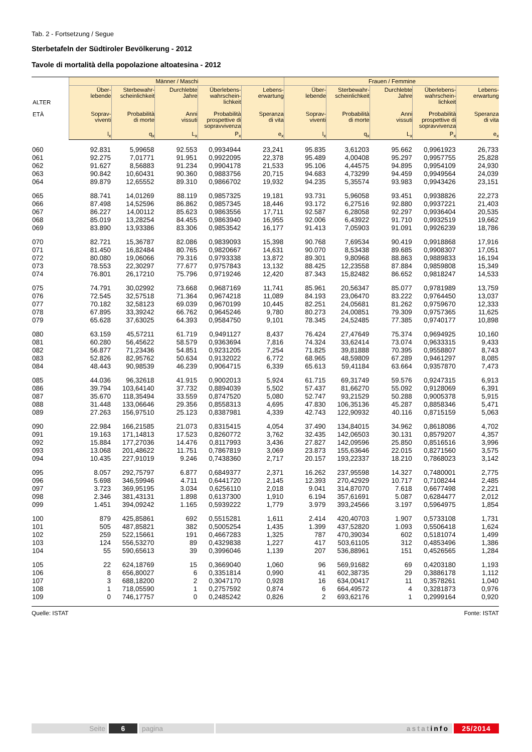Tab. 2 - Fortsetzung / Segue
Sterbetafeln der Südtiroler Bevölkerung - 2012
Tavole di mortalità della popolazione altoatesina - 2012
| ALTER ETÀ | Männer / Maschi | | | | | Frauen / Femmine | | | | |
| --- | --- | --- | --- | --- | --- | --- | --- | --- | --- | --- |
| | Über- lebende Soprav- viventi | Sterbewahr- scheinlichkeit Probabilità di morte | Durchlebte Jahre Anni vissuti | Überlebens- wahrschein- lichkeit Probabilità prospettive di sopravvivenza | Lebens- erwartung Speranza di vita | Über- lebende Soprav- viventi | Sterbewahr- scheinlichkeit Probabilità di morte | Durchlebte Jahre Anni vissuti | Überlebens- wahrschein- lichkeit Probabilità prospettive di sopravvivenza | Lebens- erwartung Speranza di vita |
| | l<sub>x</sub> | q<sub>x</sub> | L<sub>x</sub> | P<sub>x</sub> | e<sub>x</sub> | l<sub>x</sub> | q<sub>x</sub> | L<sub>x</sub> | P<sub>x</sub> | e<sub>x</sub> |
| 060 | 92.831 | 5,99658 | 92.553 | 0,9934944 | 23,241 | 95.835 | 3,61203 | 95.662 | 0,9961923 | 26,733 |
| 061 | 92.275 | 7,01771 | 91.951 | 0,9922095 | 22,378 | 95.489 | 4,00408 | 95.297 | 0,9957755 | 25,828 |
| 062 | 91.627 | 8,56883 | 91.234 | 0,9904178 | 21,533 | 95.106 | 4,44575 | 94.895 | 0,9954109 | 24,930 |
| 063 | 90.842 | 10,60431 | 90.360 | 0,9883756 | 20,715 | 94.683 | 4,73299 | 94.459 | 0,9949564 | 24,039 |
| 064 | 89.879 | 12,65552 | 89.310 | 0,9866702 | 19,932 | 94.235 | 5,35574 | 93.983 | 0,9943426 | 23,151 |
| 065 | 88.741 | 14,01269 | 88.119 | 0,9857325 | 19,181 | 93.731 | 5,96058 | 93.451 | 0,9938826 | 22,273 |
| 066 | 87.498 | 14,52596 | 86.862 | 0,9857345 | 18,446 | 93.172 | 6,27516 | 92.880 | 0,9937221 | 21,403 |
| 067 | 86.227 | 14,00112 | 85.623 | 0,9863556 | 17,711 | 92.587 | 6,28058 | 92.297 | 0,9936404 | 20,535 |
| 068 | 85.019 | 13,28254 | 84.455 | 0,9863940 | 16,955 | 92.006 | 6,43922 | 91.710 | 0,9932519 | 19,662 |
| 069 | 83.890 | 13,93386 | 83.306 | 0,9853542 | 16,177 | 91.413 | 7,05903 | 91.091 | 0,9926239 | 18,786 |
| 070 | 82.721 | 15,36787 | 82.086 | 0,9839093 | 15,398 | 90.768 | 7,69534 | 90.419 | 0,9918868 | 17,916 |
| 071 | 81.450 | 16,82484 | 80.765 | 0,9820667 | 14,631 | 90.070 | 8,53438 | 89.685 | 0,9908307 | 17,051 |
| 072 | 80.080 | 19,06066 | 79.316 | 0,9793338 | 13,872 | 89.301 | 9,80968 | 88.863 | 0,9889833 | 16,194 |
| 073 | 78.553 | 22,30297 | 77.677 | 0,9757843 | 13,132 | 88.425 | 12,23558 | 87.884 | 0,9859808 | 15,349 |
| 074 | 76.801 | 26,17210 | 75.796 | 0,9719246 | 12,420 | 87.343 | 15,82482 | 86.652 | 0,9818247 | 14,533 |
| 075 | 74.791 | 30,02992 | 73.668 | 0,9687169 | 11,741 | 85.961 | 20,56347 | 85.077 | 0,9781989 | 13,759 |
| 076 | 72.545 | 32,57518 | 71.364 | 0,9674218 | 11,089 | 84.193 | 23,06470 | 83.222 | 0,9764450 | 13,037 |
| 077 | 70.182 | 32,58123 | 69.039 | 0,9670199 | 10,445 | 82.251 | 24,05681 | 81.262 | 0,9759670 | 12,333 |
| 078 | 67.895 | 33,39242 | 66.762 | 0,9645246 | 9,780 | 80.273 | 24,00851 | 79.309 | 0,9757365 | 11,625 |
| 079 | 65.628 | 37,63025 | 64.393 | 0,9584750 | 9,101 | 78.345 | 24,52485 | 77.385 | 0,9740177 | 10,898 |
| 080 | 63.159 | 45,57211 | 61.719 | 0,9491127 | 8,437 | 76.424 | 27,47649 | 75.374 | 0,9694925 | 10,160 |
| 081 | 60.280 | 56,45622 | 58.579 | 0,9363694 | 7,816 | 74.324 | 33,62414 | 73.074 | 0,9633315 | 9,433 |
| 082 | 56.877 | 71,23436 | 54.851 | 0,9231205 | 7,254 | 71.825 | 39,81888 | 70.395 | 0,9558807 | 8,743 |
| 083 | 52.826 | 82,95762 | 50.634 | 0,9132022 | 6,772 | 68.965 | 48,59809 | 67.289 | 0,9461297 | 8,085 |
| 084 | 48.443 | 90,98539 | 46.239 | 0,9064715 | 6,339 | 65.613 | 59,41184 | 63.664 | 0,9357870 | 7,473 |
| 085 | 44.036 | 96,32618 | 41.915 | 0,9002013 | 5,924 | 61.715 | 69,31749 | 59.576 | 0,9247315 | 6,913 |
| 086 | 39.794 | 103,64140 | 37.732 | 0,8894039 | 5,502 | 57.437 | 81,66270 | 55.092 | 0,9128069 | 6,391 |
| 087 | 35.670 | 118,35494 | 33.559 | 0,8747520 | 5,080 | 52.747 | 93,21529 | 50.288 | 0,9005378 | 5,915 |
| 088 | 31.448 | 133,06646 | 29.356 | 0,8558313 | 4,695 | 47.830 | 106,35136 | 45.287 | 0,8858346 | 5,471 |
| 089 | 27.263 | 156,97510 | 25.123 | 0,8387981 | 4,339 | 42.743 | 122,90932 | 40.116 | 0,8715159 | 5,063 |
| 090 | 22.984 | 166,21585 | 21.073 | 0,8315415 | 4,054 | 37.490 | 134,84015 | 34.962 | 0,8618086 | 4,702 |
| 091 | 19.163 | 171,14813 | 17.523 | 0,8260772 | 3,762 | 32.435 | 142,06503 | 30.131 | 0,8579207 | 4,357 |
| 092 | 15.884 | 177,27036 | 14.476 | 0,8117993 | 3,436 | 27.827 | 142,09596 | 25.850 | 0,8516516 | 3,996 |
| 093 | 13.068 | 201,48622 | 11.751 | 0,7867819 | 3,069 | 23.873 | 155,63646 | 22.015 | 0,8271560 | 3,575 |
| 094 | 10.435 | 227,91019 | 9.246 | 0,7438360 | 2,717 | 20.157 | 193,22337 | 18.210 | 0,7868023 | 3,142 |
| 095 | 8.057 | 292,75797 | 6.877 | 0,6849377 | 2,371 | 16.262 | 237,95598 | 14.327 | 0,7480001 | 2,775 |
| 096 | 5.698 | 346,59946 | 4.711 | 0,6441720 | 2,145 | 12.393 | 270,42929 | 10.717 | 0,7108244 | 2,485 |
| 097 | 3.723 | 369,95195 | 3.034 | 0,6256110 | 2,018 | 9.041 | 314,87070 | 7.618 | 0,6677498 | 2,221 |
| 098 | 2.346 | 381,43131 | 1.898 | 0,6137300 | 1,910 | 6.194 | 357,61691 | 5.087 | 0,6284477 | 2,012 |
| 099 | 1.451 | 394,09242 | 1.165 | 0,5939222 | 1,779 | 3.979 | 393,24566 | 3.197 | 0,5964975 | 1,854 |
| 100 | 879 | 425,85861 | 692 | 0,5515281 | 1,611 | 2.414 | 420,40703 | 1.907 | 0,5733108 | 1,731 |
| 101 | 505 | 487,85821 | 382 | 0,5005254 | 1,435 | 1.399 | 437,52820 | 1.093 | 0,5506418 | 1,624 |
| 102 | 259 | 522,15661 | 191 | 0,4667283 | 1,325 | 787 | 470,39034 | 602 | 0,5181074 | 1,499 |
| 103 | 124 | 556,53270 | 89 | 0,4329838 | 1,227 | 417 | 503,61105 | 312 | 0,4853496 | 1,386 |
| 104 | 55 | 590,65613 | 39 | 0,3996046 | 1,139 | 207 | 536,88961 | 151 | 0,4526565 | 1,284 |
| 105 | 22 | 624,18769 | 15 | 0,3669040 | 1,060 | 96 | 569,91682 | 69 | 0,4203180 | 1,193 |
| 106 | 8 | 656,80027 | 6 | 0,3351814 | 0,990 | 41 | 602,38735 | 29 | 0,3886178 | 1,112 |
| 107 | 3 | 688,18200 | 2 | 0,3047170 | 0,928 | 16 | 634,00417 | 11 | 0,3578261 | 1,040 |
| 108 | 1 | 718,05590 | 1 | 0,2757592 | 0,874 | 6 | 664,49572 | 4 | 0,3281873 | 0,976 |
| 109 | 0 | 746,17757 | 0 | 0,2485242 | 0,826 | 2 | 693,62176 | 1 | 0,2999164 | 0,920 |
Quelle: ISTAT Fonte: ISTAT
Seite 6 pagina astatinfo 25/2014